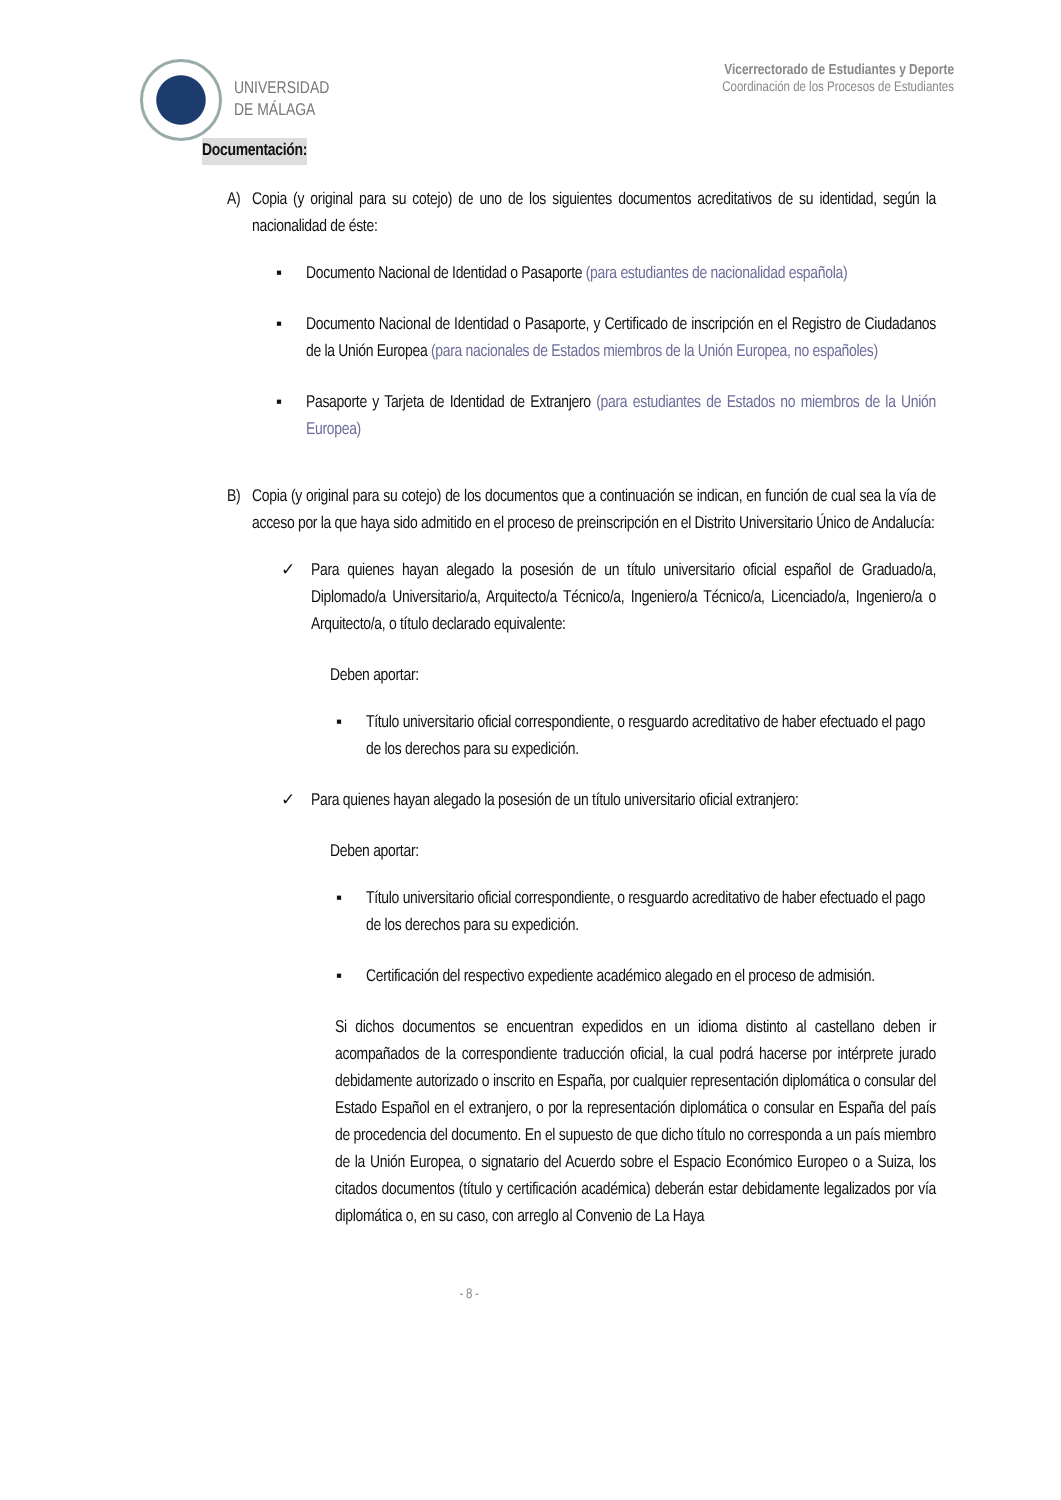UNIVERSIDAD
DE MÁLAGA
Vicerrectorado de Estudiantes y Deporte
Coordinación de los Procesos de Estudiantes
Documentación:
A) Copia (y original para su cotejo) de uno de los siguientes documentos acreditativos de su identidad, según la nacionalidad de éste:
▪ Documento Nacional de Identidad o Pasaporte (para estudiantes de nacionalidad española)
▪ Documento Nacional de Identidad o Pasaporte, y Certificado de inscripción en el Registro de Ciudadanos de la Unión Europea (para nacionales de Estados miembros de la Unión Europea, no españoles)
▪ Pasaporte y Tarjeta de Identidad de Extranjero (para estudiantes de Estados no miembros de la Unión Europea)
B) Copia (y original para su cotejo) de los documentos que a continuación se indican, en función de cual sea la vía de acceso por la que haya sido admitido en el proceso de preinscripción en el Distrito Universitario Único de Andalucía:
✓ Para quienes hayan alegado la posesión de un título universitario oficial español de Graduado/a, Diplomado/a Universitario/a, Arquitecto/a Técnico/a, Ingeniero/a Técnico/a, Licenciado/a, Ingeniero/a o Arquitecto/a, o título declarado equivalente:
Deben aportar:
▪ Título universitario oficial correspondiente, o resguardo acreditativo de haber efectuado el pago de los derechos para su expedición.
✓ Para quienes hayan alegado la posesión de un título universitario oficial extranjero:
Deben aportar:
▪ Título universitario oficial correspondiente, o resguardo acreditativo de haber efectuado el pago de los derechos para su expedición.
▪ Certificación del respectivo expediente académico alegado en el proceso de admisión.
Si dichos documentos se encuentran expedidos en un idioma distinto al castellano deben ir acompañados de la correspondiente traducción oficial, la cual podrá hacerse por intérprete jurado debidamente autorizado o inscrito en España, por cualquier representación diplomática o consular del Estado Español en el extranjero, o por la representación diplomática o consular en España del país de procedencia del documento. En el supuesto de que dicho título no corresponda a un país miembro de la Unión Europea, o signatario del Acuerdo sobre el Espacio Económico Europeo o a Suiza, los citados documentos (título y certificación académica) deberán estar debidamente legalizados por vía diplomática o, en su caso, con arreglo al Convenio de La Haya
- 8 -